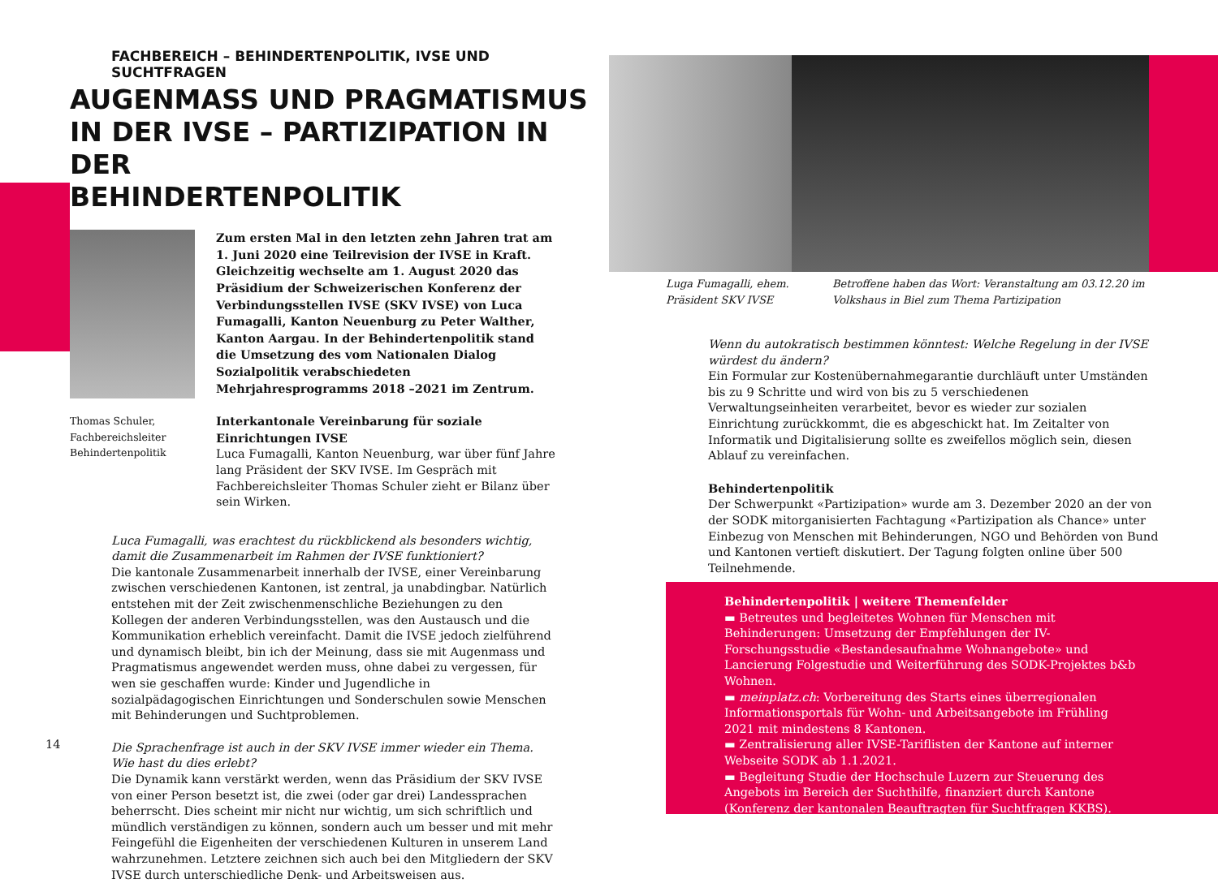FACHBEREICH – BEHINDERTENPOLITIK, IVSE UND SUCHTFRAGEN
AUGENMASS UND PRAGMATISMUS
IN DER IVSE – PARTIZIPATION IN DER
BEHINDERTENPOLITIK
Thomas Schuler, Fachbereichsleiter Behindertenpolitik
Zum ersten Mal in den letzten zehn Jahren trat am 1. Juni 2020 eine Teilrevision der IVSE in Kraft. Gleichzeitig wechselte am 1. August 2020 das Präsidium der Schweizerischen Konferenz der Verbindungsstellen IVSE (SKV IVSE) von Luca Fumagalli, Kanton Neuenburg zu Peter Walther, Kanton Aargau. In der Behindertenpolitik stand die Umsetzung des vom Nationalen Dialog Sozialpolitik verabschiedeten Mehrjahresprogramms 2018 –2021 im Zentrum.
Interkantonale Vereinbarung für soziale Einrichtungen IVSE
Luca Fumagalli, Kanton Neuenburg, war über fünf Jahre lang Präsident der SKV IVSE. Im Gespräch mit Fachbereichsleiter Thomas Schuler zieht er Bilanz über sein Wirken.
Luca Fumagalli, was erachtest du rückblickend als besonders wichtig, damit die Zusammenarbeit im Rahmen der IVSE funktioniert?
Die kantonale Zusammenarbeit innerhalb der IVSE, einer Vereinbarung zwischen verschiedenen Kantonen, ist zentral, ja unabdingbar. Natürlich entstehen mit der Zeit zwischenmenschliche Beziehungen zu den Kollegen der anderen Verbindungsstellen, was den Austausch und die Kommunikation erheblich vereinfacht. Damit die IVSE jedoch zielführend und dynamisch bleibt, bin ich der Meinung, dass sie mit Augenmass und Pragmatismus angewendet werden muss, ohne dabei zu vergessen, für wen sie geschaffen wurde: Kinder und Jugendliche in sozialpädagogischen Einrichtungen und Sonderschulen sowie Menschen mit Behinderungen und Suchtproblemen.
Die Sprachenfrage ist auch in der SKV IVSE immer wieder ein Thema. Wie hast du dies erlebt?
Die Dynamik kann verstärkt werden, wenn das Präsidium der SKV IVSE von einer Person besetzt ist, die zwei (oder gar drei) Landessprachen beherrscht. Dies scheint mir nicht nur wichtig, um sich schriftlich und mündlich verständigen zu können, sondern auch um besser und mit mehr Feingefühl die Eigenheiten der verschiedenen Kulturen in unserem Land wahrzunehmen. Letztere zeichnen sich auch bei den Mitgliedern der SKV IVSE durch unterschiedliche Denk- und Arbeitsweisen aus.
14
Luga Fumagalli, ehem.
Präsident SKV IVSE
Betroffene haben das Wort: Veranstaltung am 03.12.20 im
Volkshaus in Biel zum Thema Partizipation
Wenn du autokratisch bestimmen könntest: Welche Regelung in der IVSE würdest du ändern?
Ein Formular zur Kostenübernahmegarantie durchläuft unter Umständen bis zu 9 Schritte und wird von bis zu 5 verschiedenen Verwaltungseinheiten verarbeitet, bevor es wieder zur sozialen Einrichtung zurückkommt, die es abgeschickt hat. Im Zeitalter von Informatik und Digitalisierung sollte es zweifellos möglich sein, diesen Ablauf zu vereinfachen.
Behindertenpolitik
Der Schwerpunkt «Partizipation» wurde am 3. Dezember 2020 an der von der SODK mitorganisierten Fachtagung «Partizipation als Chance» unter Einbezug von Menschen mit Behinderungen, NGO und Behörden von Bund und Kantonen vertieft diskutiert. Der Tagung folgten online über 500 Teilnehmende.
Behindertenpolitik | weitere Themenfelder
▬ Betreutes und begleitetes Wohnen für Menschen mit Behinderungen: Umsetzung der Empfehlungen der IV-Forschungsstudie «Bestandesaufnahme Wohnangebote» und Lancierung Folgestudie und Weiterführung des SODK-Projektes b&b Wohnen.
▬ meinplatz.ch: Vorbereitung des Starts eines überregionalen Informationsportals für Wohn- und Arbeitsangebote im Frühling 2021 mit mindestens 8 Kantonen.
▬ Zentralisierung aller IVSE-Tariflisten der Kantone auf interner Webseite SODK ab 1.1.2021.
▬ Begleitung Studie der Hochschule Luzern zur Steuerung des Angebots im Bereich der Suchthilfe, finanziert durch Kantone (Konferenz der kantonalen Beauftragten für Suchtfragen KKBS).